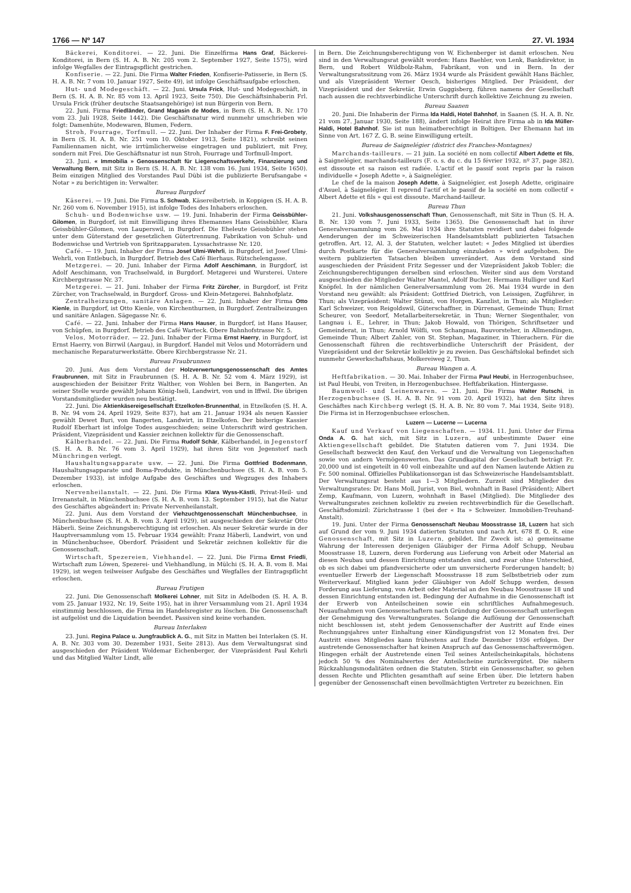1766 — Nº 147 27. VI. 1934
Bäckerei, Konditorei. — 22. Juni. Die Einzelfirma Hans Graf, Bäckerei-Konditorei, in Bern (S. H. A. B. Nr. 205 vom 2. September 1927, Seite 1575), wird infolge Wegfalles der Eintragspflicht gestrichen.
Konfiserie. — 22. Juni. Die Firma Walter Frieden, Konfiserie-Patisserie, in Bern (S. H. A. B. Nr. 7 vom 10. Januar 1927, Seite 49), ist infolge Geschäftsaufgabe erloschen.
Hut- und Modegeschäft. — 22. Juni. Ursula Frick, Hut- und Modegeschäft, in Bern (S. H. A. B. Nr. 85 vom 13. April 1923, Seite 750). Die Geschäftsinhaberin Frl. Ursula Frick (früher deutsche Staatsangehörige) ist nun Bürgerin von Bern.
22. Juni. Firma Friedländer, Grand Magasin de Modes, in Bern (S. H. A. B. Nr. 170 vom 23. Juli 1928, Seite 1442). Die Geschäftsnatur wird nunmehr umschrieben wie folgt: Damenhüte, Modewaren, Blumen, Federn.
Stroh, Fourrage, Torfmull. — 22. Juni. Der Inhaber der Firma F. Frei-Grobety, in Bern (S. H. A. B. Nr. 251 vom 10. Oktober 1913, Seite 1821), schreibt seinen Familiennamen nicht, wie irrtümlicherweise eingetragen und publiziert, mit Frey, sondern mit Frei. Die Geschäftsnatur ist nun Stroh, Fourrage und Torfmull-Import.
23. Juni. « Immobilia » Genossenschaft für Liegenschaftsverkehr, Finanzierung und Verwaltung Bern, mit Sitz in Bern (S. H. A. B. Nr. 138 vom 16. Juni 1934, Seite 1650). Beim einzigen Mitglied des Vorstandes Paul Dübi ist die publizierte Berufsangabe « Notar » zu berichtigen in: Verwalter.
Bureau Burgdorf
Käserei. — 19. Juni. Die Firma S. Schwab, Käsereibetrieb, in Koppigen (S. H. A. B. Nr. 260 vom 6. November 1915), ist infolge Todes des Inhabers erloschen.
Schuh- und Bodenwichse usw. — 19. Juni. Inhaberin der Firma Geissbühler-Gilomen, in Burgdorf, ist mit Einwilligung ihres Ehemannes Hans Geissbühler, Klara Geissbühler-Gilomen, von Lauperswil, in Burgdorf. Die Eheleute Geissbühler stehen unter dem Güterstand der gesetzlichen Gütertrennung. Fabrikation von Schuh- und Bodenwichse und Vertrieb von Spritzapparaten. Lyssachstrasse Nr. 120.
Café. — 19. Juni. Inhaber der Firma Josef Ulmi-Wehrli, in Burgdorf, ist Josef Ulmi-Wehrli, von Entlebuch, in Burgdorf. Betrieb des Café Bierhaus. Rütschelengasse.
Metzgerei. — 20. Juni. Inhaber der Firma Adolf Aeschimann, in Burgdorf, ist Adolf Aeschimann, von Trachselwald, in Burgdorf. Metzgerei und Wursterei. Untere Kirchbergstrasse Nr. 37.
Metzgerei. — 21. Juni. Inhaber der Firma Fritz Zürcher, in Burgdorf, ist Fritz Zürcher, von Trachselwald, in Burgdorf. Gross- und Klein-Metzgerei. Bahnhofplatz.
Zentralheizungen, sanitäre Anlagen. — 22. Juni. Inhaber der Firma Otto Kienle, in Burgdorf, ist Otto Kienle, von Kirchenthurnen, in Burgdorf. Zentralheizungen und sanitäre Anlagen. Sägegasse Nr. 6.
Café. — 22. Juni. Inhaber der Firma Hans Hauser, in Burgdorf, ist Hans Hauser, von Schüpfen, in Burgdorf. Betrieb des Café Warteck. Obere Bahnhofstrasse Nr. 5.
Velos, Motorräder. — 22. Juni. Inhaber der Firma Ernst Haerry, in Burgdorf, ist Ernst Haerry, von Birrwil (Aargau), in Burgdorf. Handel mit Velos und Motorrädern und mechanische Reparaturwerkstätte. Obere Kirchbergstrasse Nr. 21.
Bureau Fraubrunnen
20. Juni. Aus dem Vorstand der Holzverwertungsgenossenschaft des Amtes Fraubrunnen, mit Sitz in Fraubrunnen (S. H. A. B. Nr. 52 vom 4. März 1929), ist ausgeschieden der Beisitzer Fritz Walther, von Wohlen bei Bern, in Bangerten. An seiner Stelle wurde gewählt Johann König-Iseli, Landwirt, von und in Iffwil. Die übrigen Vorstandsmitglieder wurden neu bestätigt.
22. Juni. Die Aktienkäsereigesellschaft Etzelkofen-Brunnenthal, in Etzelkofen (S. H. A. B. Nr. 94 vom 24. April 1929, Seite 837), hat am 21. Januar 1934 als neuen Kassier gewählt Dewet Buri, von Bangerten, Landwirt, in Etzelkofen. Der bisherige Kassier Rudolf Eberhart ist infolge Todes ausgeschieden; seine Unterschrift wird gestrichen. Präsident, Vizepräsident und Kassier zeichnen kollektiv für die Genossenschaft.
Kälberhandel. — 22. Juni. Die Firma Rudolf Schär, Kälberhandel, in Jegenstorf (S. H. A. B. Nr. 76 vom 3. April 1929), hat ihren Sitz von Jegenstorf nach Münchringen verlegt.
Haushaltungsapparate usw. — 22. Juni. Die Firma Gottfried Bodenmann, Haushaltungsapparate und Boma-Produkte, in Münchenbuchsee (S. H. A. B. vom 5. Dezember 1933), ist infolge Aufgabe des Geschäftes und Wegzuges des Inhabers erloschen.
Nervenheilanstalt. — 22. Juni. Die Firma Klara Wyss-Kästli, Privat-Heil- und Irrenanstalt, in Münchenbuchsee (S. H. A. B. vom 13. September 1915), hat die Natur des Geschäftes abgeändert in: Private Nervenheilanstalt.
22. Juni. Aus dem Vorstand der Viehzuchtgenossenschaft Münchenbuchsee, in Münchenbuchsee (S. H. A. B. vom 3. April 1929), ist ausgeschieden der Sekretär Otto Häberli. Seine Zeichnungsberechtigung ist erloschen. Als neuer Sekretär wurde in der Hauptversammlung vom 15. Februar 1934 gewählt: Franz Häberli, Landwirt, von und in Münchenbuchsee, Oberdorf. Präsident und Sekretär zeichnen kollektiv für die Genossenschaft.
Wirtschaft, Spezereien, Viehhandel. — 22. Juni. Die Firma Ernst Friedli, Wirtschaft zum Löwen, Spezerei- und Viehhandlung, in Mülchi (S. H. A. B. vom 8. Mai 1929), ist wegen teilweiser Aufgabe des Geschäftes und Wegfalles der Eintragspflicht erloschen.
Bureau Frutigen
22. Juni. Die Genossenschaft Molkerei Lohner, mit Sitz in Adelboden (S. H. A. B. vom 25. Januar 1932, Nr. 19, Seite 195), hat in ihrer Versammlung vom 21. April 1934 einstimmig beschlossen, die Firma im Handelsregister zu löschen. Die Genossenschaft ist aufgelöst und die Liquidation beendet. Passiven sind keine vorhanden.
Bureau Interlaken
23. Juni. Regina Palace u. Jungfraublick A. G., mit Sitz in Matten bei Interlaken (S. H. A. B. Nr. 303 vom 30. Dezember 1931, Seite 2813). Aus dem Verwaltungsrat sind ausgeschieden der Präsident Woldemar Eichenberger, der Vizepräsident Paul Kehrli und das Mitglied Walter Lindt, alle
in Bern. Die Zeichnungsberechtigung von W. Eichenberger ist damit erloschen. Neu sind in den Verwaltungsrat gewählt worden: Hans Baehler, von Lenk, Bankdirektor, in Bern, und Robert Wildbolz-Rahm, Fabrikant, von und in Bern. In der Verwaltungsratssitzung vom 26. März 1934 wurde als Präsident gewählt Hans Bächler, und als Vizepräsident Werner Oesch, bisheriges Mitglied. Der Präsident, der Vizepräsident und der Sekretär, Erwin Guggisberg, führen namens der Gesellschaft nach aussen die rechtsverbindliche Unterschrift durch kollektive Zeichnung zu zweien.
Bureau Saanen
20. Juni. Die Inhaberin der Firma Ida Haldi, Hotel Bahnhof, in Saanen (S. H. A. B. Nr. 21 vom 27. Januar 1930, Seite 188), ändert infolge Heirat ihre Firma ab in Ida Müller-Haldi, Hotel Bahnhof. Sie ist nun heimatberechtigt in Boltigen. Der Ehemann hat im Sinne von Art. 167 Z. G. B. seine Einwilligung erteilt.
Bureau de Saignelégier (district des Franches-Montagnes)
Marchands-tailleurs. — 21 juin. La société en nom collectif Albert Adette et fils, à Saignelégier, marchands-tailleurs (F. o. s. du c. du 15 février 1932, nº 37, page 382), est dissoute et sa raison est radiée. L'actif et le passif sont repris par la raison individuelle « Joseph Adette », à Saignelégier.
Le chef de la maison Joseph Adette, à Saignelégier, est Joseph Adette, originaire d'Asuel, à Saignelégier. Il reprend l'actif et le passif de la société en nom collectif « Albert Adette et fils » qui est dissoute. Marchand-tailleur.
Bureau Thun
21. Juni. Volkshausgenossenschaft Thun, Genossenschaft, mit Sitz in Thun (S. H. A. B. Nr. 130 vom 7. Juni 1933, Seite 1365). Die Genossenschaft hat in ihrer Generalversammlung vom 26. Mai 1934 ihre Statuten revidiert und dabei folgende Aenderungen der im Schweizerischen Handelsamtsblatt publizierten Tatsachen getroffen. Art. 12, Al. 3, der Statuten, welcher lautet: « Jedes Mitglied ist überdies durch Postkarte für die Generalversammlung einzuladen » wird aufgehoben. Die weitern publizierten Tatsachen bleiben unverändert. Aus dem Vorstand sind ausgeschieden der Präsident Fritz Segesser und der Vizepräsident Jakob Tobler; die Zeichnungsberechtigungen derselben sind erloschen. Weiter sind aus dem Vorstand ausgeschieden die Mitglieder Walter Mantel, Adolf Bucher, Hermann Hulliger und Karl Knöpfel. In der nämlichen Generalversammlung vom 26. Mai 1934 wurde in den Vorstand neu gewählt: als Präsident: Gottfried Dietrich, von Leissigen, Zugführer, in Thun; als Vizepräsident: Walter Stünzi, von Horgen, Kanzlist, in Thun; als Mitglieder: Karl Schweizer, von Reigoldswil, Güterschaffner, in Dürrenast, Gemeinde Thun; Ernst Scheurer, von Seedorf, Metallarbeitersekretär, in Thun; Werner Siegenthaler, von Langnau i. E., Lehrer, in Thun; Jakob Howald, von Thörigen, Schriftsetzer und Gemeinderat, in Thun; Arnold Wölfli, von Schangnau, Bauvorsteher, in Allmendingen, Gemeinde Thun; Albert Zahler, von St. Stephan, Magaziner, in Thierachern. Für die Genossenschaft führen die rechtsverbindliche Unterschrift der Präsident, der Vizepräsident und der Sekretär kollektiv je zu zweien. Das Geschäftslokal befindet sich nunmehr Gewerkschaftshaus, Molkereiweg 2, Thun.
Bureau Wangen a. A.
Heftfabrikation. — 30. Mai. Inhaber der Firma Paul Heubi, in Herzogenbuchsee, ist Paul Heubi, von Treiten, in Herzogenbuchsee. Heftfabrikation. Hintergasse.
Baumwoll- und Leinenwaren. — 21. Juni. Die Firma Walter Rutschi, in Herzogenbuchsee (S. H. A. B. Nr. 91 vom 20. April 1932), hat den Sitz ihres Geschäftes nach Kirchberg verlegt (S. H. A. B. Nr. 80 vom 7. Mai 1934, Seite 918). Die Firma ist in Herzogenbuchsee erloschen.
Luzern — Lucerne — Lucerna
Kauf und Verkauf von Liegenschaften. — 1934. 11. Juni. Unter der Firma Onda A. G. hat sich, mit Sitz in Luzern, auf unbestimmte Dauer eine Aktiengesellschaft gebildet. Die Statuten datieren vom 7. Juni 1934. Die Gesellschaft bezweckt den Kauf, den Verkauf und die Verwaltung von Liegenschaften sowie von andern Vermögenswerten. Das Grundkapital der Gesellschaft beträgt Fr. 20,000 und ist eingeteilt in 40 voll einbezahlte und auf den Namen lautende Aktien zu Fr. 500 nominal. Offizielles Publikationsorgan ist das Schweizerische Handelsamtsblatt. Der Verwaltungsrat besteht aus 1—3 Mitgliedern. Zurzeit sind Mitglieder des Verwaltungsrates: Dr. Hans Moll, Jurist, von Biel, wohnhaft in Basel (Präsident); Albert Zemp, Kaufmann, von Luzern, wohnhaft in Basel (Mitglied). Die Mitglieder des Verwaltungsrates zeichnen kollektiv zu zweien rechtsverbindlich für die Gesellschaft. Geschäftsdomizil: Zürichstrasse 1 (bei der « Ita » Schweizer. Immobilien-Treuhand-Anstalt).
19. Juni. Unter der Firma Genossenschaft Neubau Moosstrasse 18, Luzern hat sich auf Grund der vom 9. Juni 1934 datierten Statuten und nach Art. 678 ff. O. R. eine Genossenschaft, mit Sitz in Luzern, gebildet. Ihr Zweck ist: a) gemeinsame Wahrung der Interessen derjenigen Gläubiger der Firma Adolf Schupp, Neubau Moosstrasse 18, Luzern, deren Forderung aus Lieferung von Arbeit oder Material an diesen Neubau und dessen Einrichtung entstanden sind, und zwar ohne Unterschied, ob es sich dabei um pfandversicherte oder um unversicherte Forderungen handelt; b) eventueller Erwerb der Liegenschaft Moosstrasse 18 zum Selbstbetrieb oder zum Weiterverkauf. Mitglied kann jeder Gläubiger von Adolf Schupp werden, dessen Forderung aus Lieferung, von Arbeit oder Material an den Neubau Moosstrasse 18 und dessen Einrichtung entstanden ist. Bedingung der Aufnahme in die Genossenschaft ist der Erwerb von Anteilscheinen sowie ein schriftliches Aufnahmegesuch. Neuaufnahmen von Genossenschaftern nach Gründung der Genossenschaft unterliegen der Genehmigung des Verwaltungsrates. Solange die Auflösung der Genossenschaft nicht beschlossen ist, steht jedem Genossenschafter der Austritt auf Ende eines Rechnungsjahres unter Einhaltung einer Kündigungsfrist von 12 Monaten frei. Der Austritt eines Mitgliedes kann frühestens auf Ende Dezember 1936 erfolgen. Der austretende Genossenschafter hat keinen Anspruch auf das Genossenschaftsvermögen. Hingegen erhält der Austretende einen Teil seines Anteilscheinkapitals, höchstens jedoch 50 % des Nominalwertes der Anteilscheine zurückvergütet. Die nähern Rückzahlungsmodalitäten ordnen die Statuten. Stirbt ein Genossenschafter, so gehen dessen Rechte und Pflichten gesamthaft auf seine Erben über. Die letztern haben gegenüber der Genossenschaft einen bevollmächtigten Vertreter zu bezeichnen. Ein